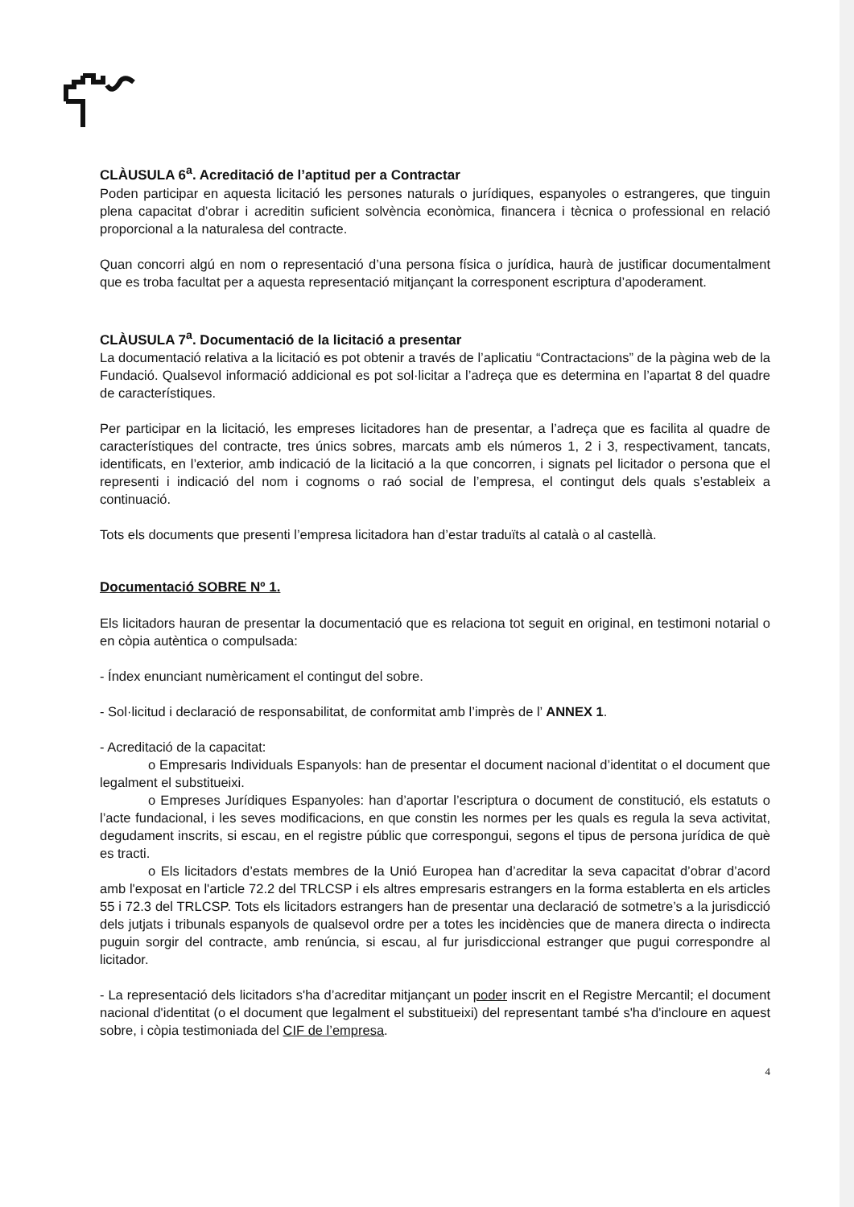CLÀUSULA 6<sup>a</sup>. Acreditació de l’aptitud per a Contractar
Poden participar en aquesta licitació les persones naturals o jurídiques, espanyoles o estrangeres, que tinguin plena capacitat d’obrar i acreditin suficient solvència econòmica, financera i tècnica o professional en relació proporcional a la naturalesa del contracte.
Quan concorri algú en nom o representació d’una persona física o jurídica, haurà de justificar documentalment que es troba facultat per a aquesta representació mitjançant la corresponent escriptura d’apoderament.
CLÀUSULA 7<sup>a</sup>. Documentació de la licitació a presentar
La documentació relativa a la licitació es pot obtenir a través de l’aplicatiu “Contractacions” de la pàgina web de la Fundació. Qualsevol informació addicional es pot sol·licitar a l’adreça que es determina en l’apartat 8 del quadre de característiques.
Per participar en la licitació, les empreses licitadores han de presentar, a l’adreça que es facilita al quadre de característiques del contracte, tres únics sobres, marcats amb els números 1, 2 i 3, respectivament, tancats, identificats, en l’exterior, amb indicació de la licitació a la que concorren, i signats pel licitador o persona que el representi i indicació del nom i cognoms o raó social de l’empresa, el contingut dels quals s’estableix a continuació.
Tots els documents que presenti l’empresa licitadora han d’estar traduïts al català o al castellà.
Documentació SOBRE Nº 1.
Els licitadors hauran de presentar la documentació que es relaciona tot seguit en original, en testimoni notarial o en còpia autèntica o compulsada:
- Índex enunciant numèricament el contingut del sobre.
- Sol·licitud i declaració de responsabilitat, de conformitat amb l’imprès de l’ ANNEX 1.
- Acreditació de la capacitat:
o Empresaris Individuals Espanyols: han de presentar el document nacional d’identitat o el document que legalment el substitueixi.
o Empreses Jurídiques Espanyoles: han d’aportar l’escriptura o document de constitució, els estatuts o l’acte fundacional, i les seves modificacions, en que constin les normes per les quals es regula la seva activitat, degudament inscrits, si escau, en el registre públic que correspongui, segons el tipus de persona jurídica de què es tracti.
o Els licitadors d’estats membres de la Unió Europea han d’acreditar la seva capacitat d’obrar d’acord amb l'exposat en l'article 72.2 del TRLCSP i els altres empresaris estrangers en la forma establerta en els articles 55 i 72.3 del TRLCSP. Tots els licitadors estrangers han de presentar una declaració de sotmetre’s a la jurisdicció dels jutjats i tribunals espanyols de qualsevol ordre per a totes les incidències que de manera directa o indirecta puguin sorgir del contracte, amb renúncia, si escau, al fur jurisdiccional estranger que pugui correspondre al licitador.
- La representació dels licitadors s'ha d’acreditar mitjançant un poder inscrit en el Registre Mercantil; el document nacional d'identitat (o el document que legalment el substitueixi) del representant també s'ha d'incloure en aquest sobre, i còpia testimoniada del CIF de l’empresa.
4